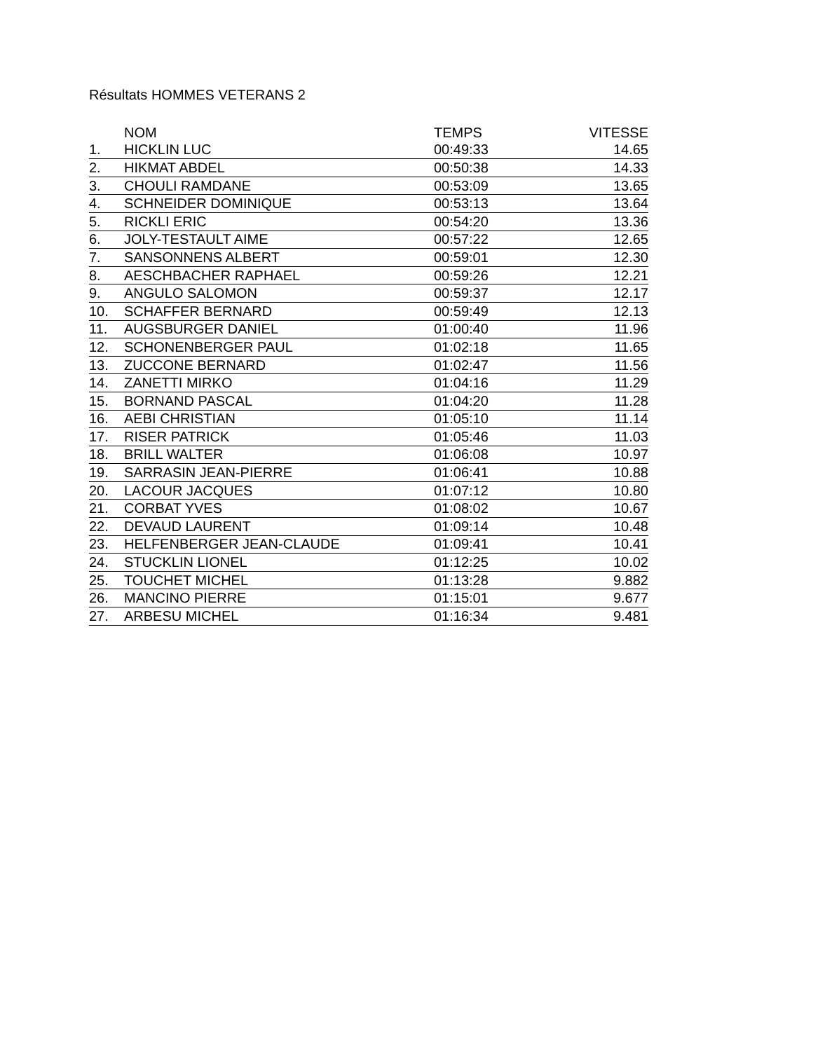Résultats HOMMES VETERANS 2
| | NOM | TEMPS | VITESSE |
| --- | --- | --- | --- |
| 1. | HICKLIN LUC | 00:49:33 | 14.65 |
| 2. | HIKMAT ABDEL | 00:50:38 | 14.33 |
| 3. | CHOULI RAMDANE | 00:53:09 | 13.65 |
| 4. | SCHNEIDER DOMINIQUE | 00:53:13 | 13.64 |
| 5. | RICKLI ERIC | 00:54:20 | 13.36 |
| 6. | JOLY-TESTAULT AIME | 00:57:22 | 12.65 |
| 7. | SANSONNENS ALBERT | 00:59:01 | 12.30 |
| 8. | AESCHBACHER RAPHAEL | 00:59:26 | 12.21 |
| 9. | ANGULO SALOMON | 00:59:37 | 12.17 |
| 10. | SCHAFFER BERNARD | 00:59:49 | 12.13 |
| 11. | AUGSBURGER DANIEL | 01:00:40 | 11.96 |
| 12. | SCHONENBERGER PAUL | 01:02:18 | 11.65 |
| 13. | ZUCCONE BERNARD | 01:02:47 | 11.56 |
| 14. | ZANETTI MIRKO | 01:04:16 | 11.29 |
| 15. | BORNAND PASCAL | 01:04:20 | 11.28 |
| 16. | AEBI CHRISTIAN | 01:05:10 | 11.14 |
| 17. | RISER PATRICK | 01:05:46 | 11.03 |
| 18. | BRILL WALTER | 01:06:08 | 10.97 |
| 19. | SARRASIN JEAN-PIERRE | 01:06:41 | 10.88 |
| 20. | LACOUR JACQUES | 01:07:12 | 10.80 |
| 21. | CORBAT YVES | 01:08:02 | 10.67 |
| 22. | DEVAUD LAURENT | 01:09:14 | 10.48 |
| 23. | HELFENBERGER JEAN-CLAUDE | 01:09:41 | 10.41 |
| 24. | STUCKLIN LIONEL | 01:12:25 | 10.02 |
| 25. | TOUCHET MICHEL | 01:13:28 | 9.882 |
| 26. | MANCINO PIERRE | 01:15:01 | 9.677 |
| 27. | ARBESU MICHEL | 01:16:34 | 9.481 |